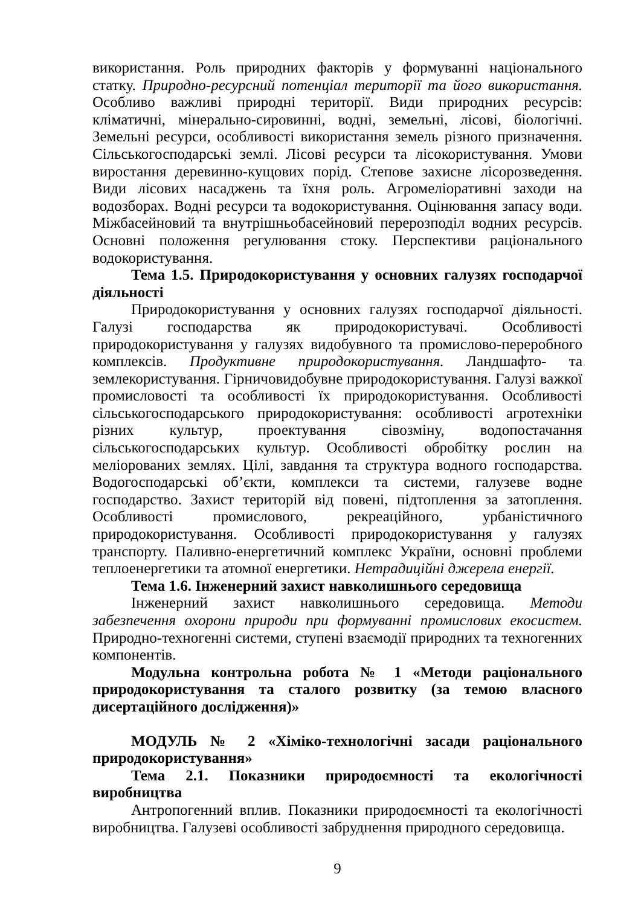використання. Роль природних факторів у формуванні національного статку. Природно-ресурсний потенціал території та його використання. Особливо важливі природні території. Види природних ресурсів: кліматичні, мінерально-сировинні, водні, земельні, лісові, біологічні. Земельні ресурси, особливості використання земель різного призначення. Сільськогосподарські землі. Лісові ресурси та лісокористування. Умови виростання деревинно-кущових порід. Степове захисне лісорозведення. Види лісових насаджень та їхня роль. Агромеліоративні заходи на водозборах. Водні ресурси та водокористування. Оцінювання запасу води. Міжбасейновий та внутрішньобасейновий перерозподіл водних ресурсів. Основні положення регулювання стоку. Перспективи раціонального водокористування.
Тема 1.5. Природокористування у основних галузях господарчої діяльності
Природокористування у основних галузях господарчої діяльності. Галузі господарства як природокористувачі. Особливості природокористування у галузях видобувного та промислово-переробного комплексів. Продуктивне природокористування. Ландшафто- та землекористування. Гірничовидобувне природокористування. Галузі важкої промисловості та особливості їх природокористування. Особливості сільськогосподарського природокористування: особливості агротехніки різних культур, проектування сівозміну, водопостачання сільськогосподарських культур. Особливості обробітку рослин на меліорованих землях. Цілі, завдання та структура водного господарства. Водогосподарські об’єкти, комплекси та системи, галузеве водне господарство. Захист територій від повені, підтоплення за затоплення. Особливості промислового, рекреаційного, урбаністичного природокористування. Особливості природокористування у галузях транспорту. Паливно-енергетичний комплекс України, основні проблеми теплоенергетики та атомної енергетики. Нетрадиційні джерела енергії.
Тема 1.6. Інженерний захист навколишнього середовища
Інженерний захист навколишнього середовища. Методи забезпечення охорони природи при формуванні промислових екосистем. Природно-техногенні системи, ступені взаємодії природних та техногенних компонентів.
Модульна контрольна робота № 1 «Методи раціонального природокористування та сталого розвитку (за темою власного дисертаційного дослідження)»
МОДУЛЬ № 2 «Хіміко-технологічні засади раціонального природокористування»
Тема 2.1. Показники природоємності та екологічності виробництва
Антропогенний вплив. Показники природоємності та екологічності виробництва. Галузеві особливості забруднення природного середовища.
9